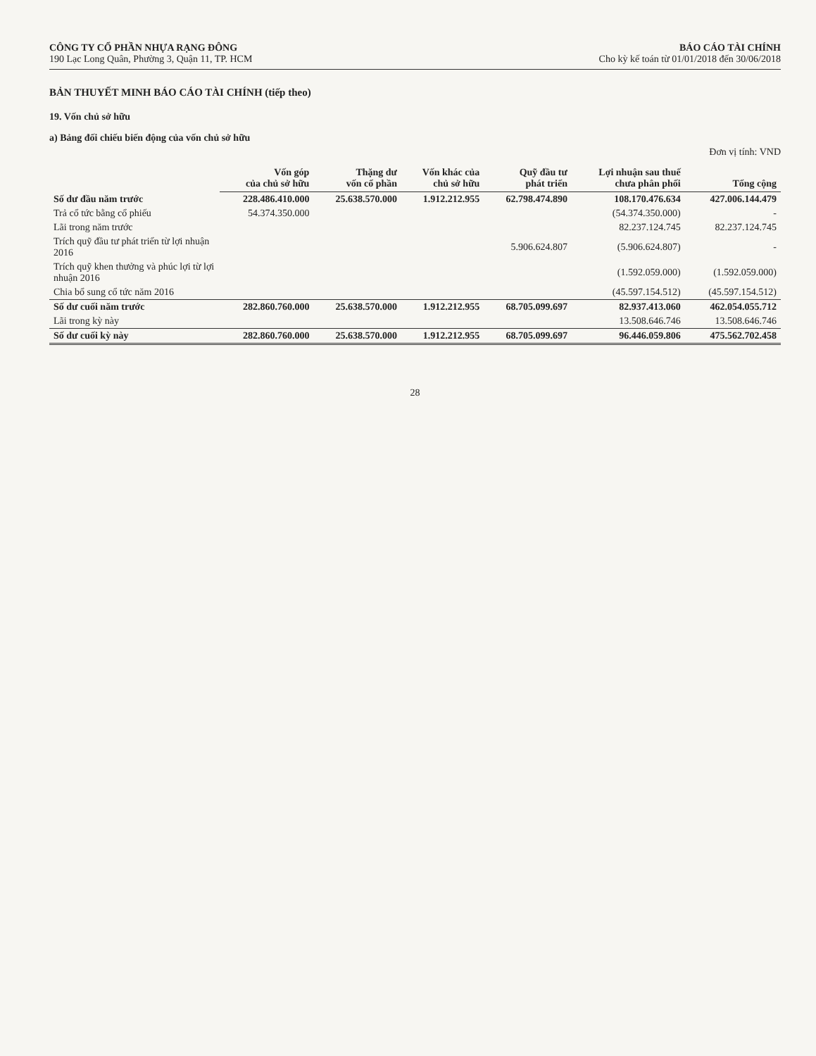CÔNG TY CỔ PHẦN NHỰA RẠNG ĐÔNG
190 Lạc Long Quân, Phường 3, Quận 11, TP. HCM
BÁO CÁO TÀI CHÍNH
Cho kỳ kế toán từ 01/01/2018 đến 30/06/2018
BẢN THUYẾT MINH BÁO CÁO TÀI CHÍNH (tiếp theo)
19. Vốn chủ sở hữu
a) Bảng đối chiếu biến động của vốn chủ sở hữu
Đơn vị tính: VND
| | Vốn góp của chủ sở hữu | Thặng dư vốn cổ phần | Vốn khác của chủ sở hữu | Quỹ đầu tư phát triển | Lợi nhuận sau thuế chưa phân phối | Tổng cộng |
| --- | --- | --- | --- | --- | --- | --- |
| Số dư đầu năm trước | 228.486.410.000 | 25.638.570.000 | 1.912.212.955 | 62.798.474.890 | 108.170.476.634 | 427.006.144.479 |
| Trả cổ tức bằng cổ phiếu | 54.374.350.000 | | | | (54.374.350.000) | - |
| Lãi trong năm trước | | | | | 82.237.124.745 | 82.237.124.745 |
| Trích quỹ đầu tư phát triển từ lợi nhuận 2016 | | | | 5.906.624.807 | (5.906.624.807) | - |
| Trích quỹ khen thưởng và phúc lợi từ lợi nhuận 2016 | | | | | (1.592.059.000) | (1.592.059.000) |
| Chia bổ sung cổ tức năm 2016 | | | | | (45.597.154.512) | (45.597.154.512) |
| Số dư cuối năm trước | 282.860.760.000 | 25.638.570.000 | 1.912.212.955 | 68.705.099.697 | 82.937.413.060 | 462.054.055.712 |
| Lãi trong kỳ này | | | | | 13.508.646.746 | 13.508.646.746 |
| Số dư cuối kỳ này | 282.860.760.000 | 25.638.570.000 | 1.912.212.955 | 68.705.099.697 | 96.446.059.806 | 475.562.702.458 |
28